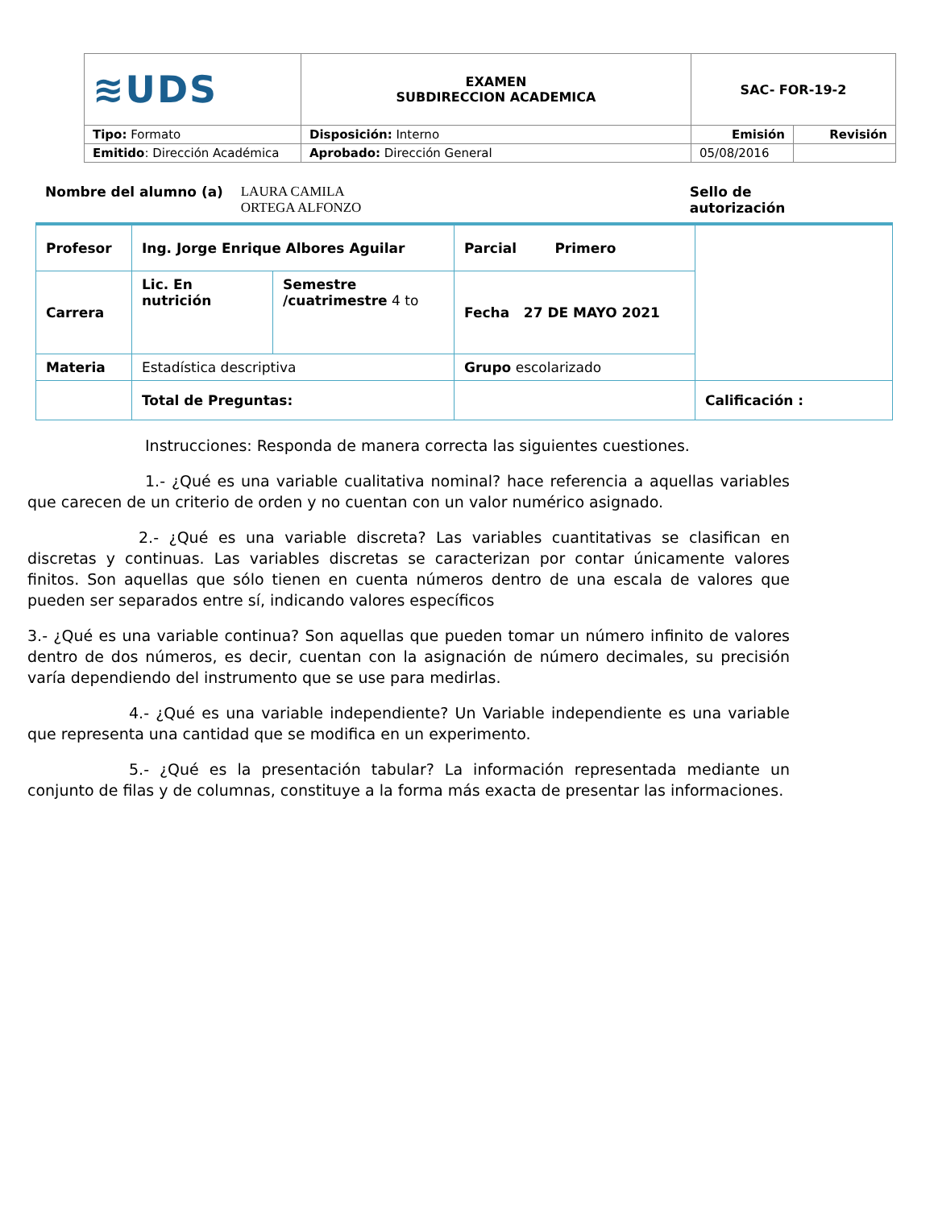| ≋UDS | EXAMEN SUBDIRECCION ACADEMICA | SAC- FOR-19-2 | |
| Tipo: Formato | Disposición: Interno | Emisión | Revisión |
| Emitido : Dirección Académica | Aprobado: Dirección General | 05/08/2016 | |
Nombre del alumno (a) LAURA CAMILA
ORTEGA ALFONZO Sello de autorización
| Profesor | Ing. Jorge Enrique Albores Aguilar | | Parcial Primero | |
| Carrera | Lic. En nutrición | Semestre /cuatrimestre 4 to | Fecha 27 DE MAYO 2021 | |
| Materia | Estadística descriptiva | | Grupo escolarizado | |
| | Total de Preguntas: | | | Calificación : |
Instrucciones: Responda de manera correcta las siguientes cuestiones.
1.- ¿Qué es una variable cualitativa nominal? hace referencia a aquellas variables que carecen de un criterio de orden y no cuentan con un valor numérico asignado.
2.- ¿Qué es una variable discreta? Las variables cuantitativas se clasifican en discretas y continuas. Las variables discretas se caracterizan por contar únicamente valores finitos. Son aquellas que sólo tienen en cuenta números dentro de una escala de valores que pueden ser separados entre sí, indicando valores específicos
3.- ¿Qué es una variable continua? Son aquellas que pueden tomar un número infinito de valores dentro de dos números, es decir, cuentan con la asignación de número decimales, su precisión varía dependiendo del instrumento que se use para medirlas.
4.- ¿Qué es una variable independiente? Un Variable independiente es una variable que representa una cantidad que se modifica en un experimento.
5.- ¿Qué es la presentación tabular? La información representada mediante un conjunto de filas y de columnas, constituye a la forma más exacta de presentar las informaciones.